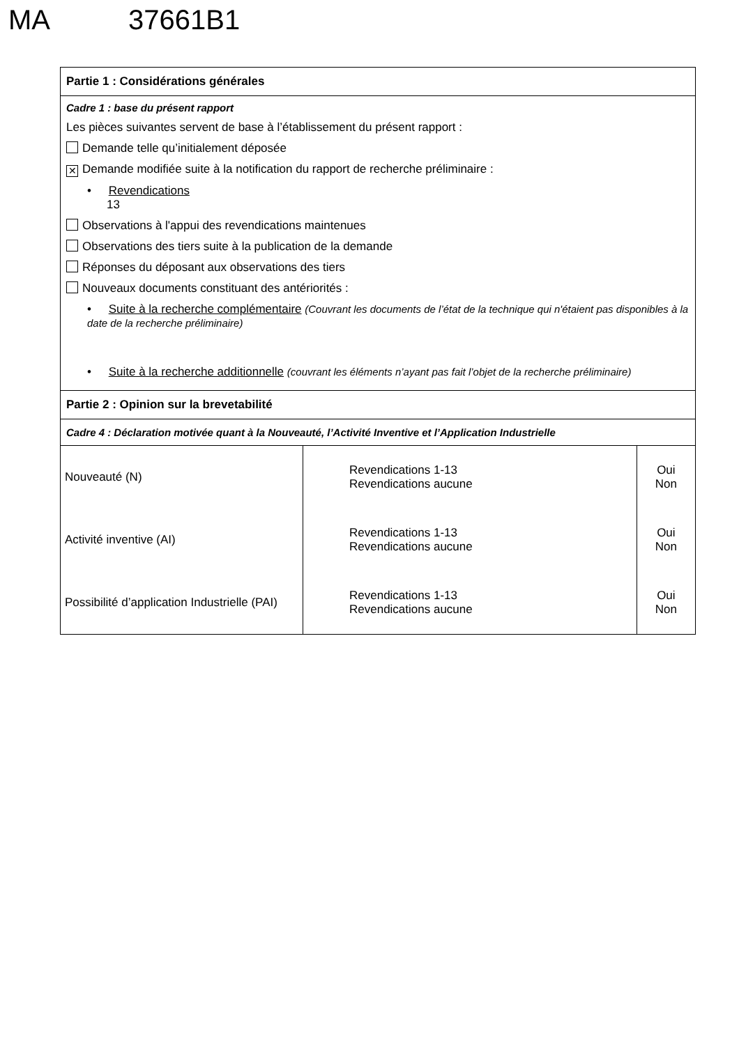MA 37661B1
Partie 1 : Considérations générales
Cadre 1 : base du présent rapport
Les pièces suivantes servent de base à l’établissement du présent rapport :
Demande telle qu’initialement déposée
✕ Demande modifiée suite à la notification du rapport de recherche préliminaire :
• Revendications
13
Observations à l'appui des revendications maintenues
Observations des tiers suite à la publication de la demande
Réponses du déposant aux observations des tiers
Nouveaux documents constituant des antériorités :
• Suite à la recherche complémentaire (Couvrant les documents de l’état de la technique qui n'étaient pas disponibles à la date de la recherche préliminaire)
• Suite à la recherche additionnelle (couvrant les éléments n’ayant pas fait l’objet de la recherche préliminaire)
Partie 2 : Opinion sur la brevetabilité
Cadre 4 : Déclaration motivée quant à la Nouveauté, l’Activité Inventive et l’Application Industrielle
| Nouveauté (N) | Revendications 1-13 Revendications aucune | Oui Non |
| Activité inventive (AI) | Revendications 1-13 Revendications aucune | Oui Non |
| Possibilité d’application Industrielle (PAI) | Revendications 1-13 Revendications aucune | Oui Non |